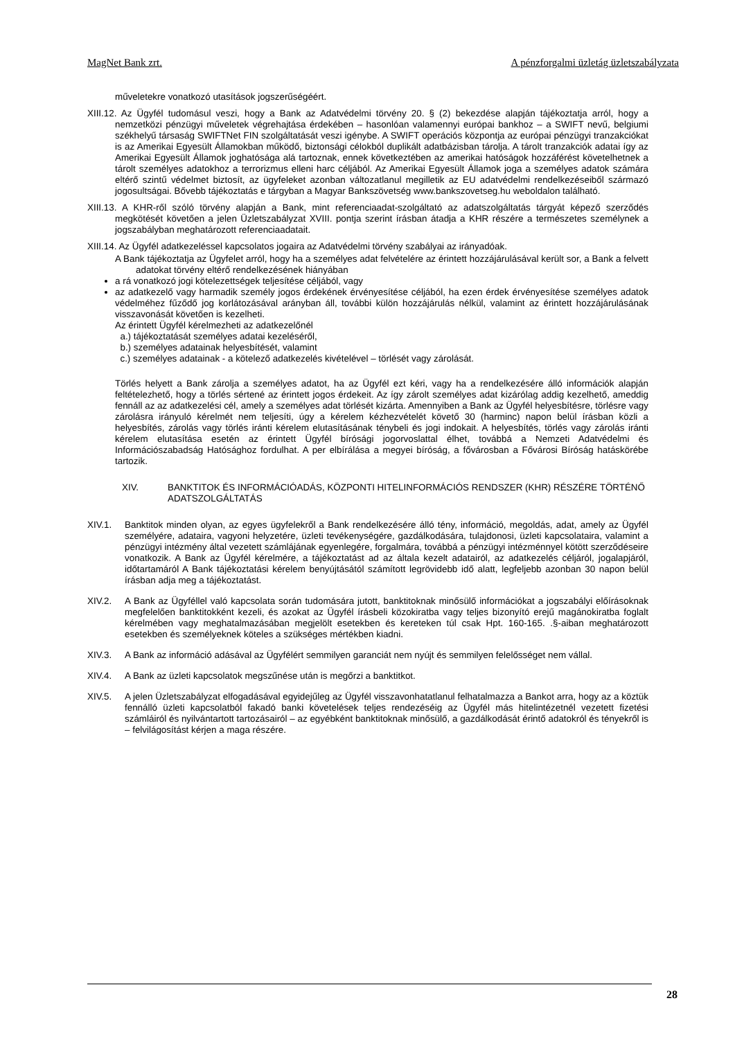MagNet Bank zrt. A pénzforgalmi üzletág üzletszabályzata
műveletekre vonatkozó utasítások jogszerűségéért.
XIII.12. Az Ügyfél tudomásul veszi, hogy a Bank az Adatvédelmi törvény 20. § (2) bekezdése alapján tájékoztatja arról, hogy a nemzetközi pénzügyi műveletek végrehajtása érdekében – hasonlóan valamennyi európai bankhoz – a SWIFT nevű, belgiumi székhelyű társaság SWIFTNet FIN szolgáltatását veszi igénybe. A SWIFT operációs központja az európai pénzügyi tranzakciókat is az Amerikai Egyesült Államokban működő, biztonsági célokból duplikált adatbázisban tárolja. A tárolt tranzakciók adatai így az Amerikai Egyesült Államok joghatósága alá tartoznak, ennek következtében az amerikai hatóságok hozzáférést követelhetnek a tárolt személyes adatokhoz a terrorizmus elleni harc céljából. Az Amerikai Egyesült Államok joga a személyes adatok számára eltérő szintű védelmet biztosít, az ügyfeleket azonban változatlanul megilletik az EU adatvédelmi rendelkezéseiből származó jogosultságai. Bővebb tájékoztatás e tárgyban a Magyar Bankszövetség www.bankszovetseg.hu weboldalon található.
XIII.13. A KHR-ről szóló törvény alapján a Bank, mint referenciaadat-szolgáltató az adatszolgáltatás tárgyát képező szerződés megkötését követően a jelen Üzletszabályzat XVIII. pontja szerint írásban átadja a KHR részére a természetes személynek a jogszabályban meghatározott referenciaadatait.
XIII.14. Az Ügyfél adatkezeléssel kapcsolatos jogaira az Adatvédelmi törvény szabályai az irányadóak.
A Bank tájékoztatja az Ügyfelet arról, hogy ha a személyes adat felvételére az érintett hozzájárulásával került sor, a Bank a felvett adatokat törvény eltérő rendelkezésének hiányában
a rá vonatkozó jogi kötelezettségek teljesítése céljából, vagy
az adatkezelő vagy harmadik személy jogos érdekének érvényesítése céljából, ha ezen érdek érvényesítése személyes adatok védelméhez fűződő jog korlátozásával arányban áll, további külön hozzájárulás nélkül, valamint az érintett hozzájárulásának visszavonását követően is kezelheti.
Az érintett Ügyfél kérelmezheti az adatkezelőnél
a.) tájékoztatását személyes adatai kezeléséről,
b.) személyes adatainak helyesbítését, valamint
c.) személyes adatainak - a kötelező adatkezelés kivételével – törlését vagy zárolását.
Törlés helyett a Bank zárolja a személyes adatot, ha az Ügyfél ezt kéri, vagy ha a rendelkezésére álló információk alapján feltételezhető, hogy a törlés sértené az érintett jogos érdekeit. Az így zárolt személyes adat kizárólag addig kezelhető, ameddig fennáll az az adatkezelési cél, amely a személyes adat törlését kizárta. Amennyiben a Bank az Ügyfél helyesbítésre, törlésre vagy zárolásra irányuló kérelmét nem teljesíti, úgy a kérelem kézhezvételét követő 30 (harminc) napon belül írásban közli a helyesbítés, zárolás vagy törlés iránti kérelem elutasításának ténybeli és jogi indokait. A helyesbítés, törlés vagy zárolás iránti kérelem elutasítása esetén az érintett Ügyfél bírósági jogorvoslattal élhet, továbbá a Nemzeti Adatvédelmi és Információszabadság Hatósághoz fordulhat. A per elbírálása a megyei bíróság, a fővárosban a Fővárosi Bíróság hatáskörébe tartozik.
XIV. BANKTITOK ÉS INFORMÁCIÓADÁS, KÖZPONTI HITELINFORMÁCIÓS RENDSZER (KHR) RÉSZÉRE TÖRTÉNŐ ADATSZOLGÁLTATÁS
XIV.1. Banktitok minden olyan, az egyes ügyfelekről a Bank rendelkezésére álló tény, információ, megoldás, adat, amely az Ügyfél személyére, adataira, vagyoni helyzetére, üzleti tevékenységére, gazdálkodására, tulajdonosi, üzleti kapcsolataira, valamint a pénzügyi intézmény által vezetett számlájának egyenlegére, forgalmára, továbbá a pénzügyi intézménnyel kötött szerződéseire vonatkozik. A Bank az Ügyfél kérelmére, a tájékoztatást ad az általa kezelt adatairól, az adatkezelés céljáról, jogalapjáról, időtartamáról A Bank tájékoztatási kérelem benyújtásától számított legrövidebb idő alatt, legfeljebb azonban 30 napon belül írásban adja meg a tájékoztatást.
XIV.2. A Bank az Ügyféllel való kapcsolata során tudomására jutott, banktitoknak minősülő információkat a jogszabályi előírásoknak megfelelően banktitokként kezeli, és azokat az Ügyfél írásbeli közokiratba vagy teljes bizonyító erejű magánokiratba foglalt kérelmében vagy meghatalmazásában megjelölt esetekben és kereteken túl csak Hpt. 160-165. .§-aiban meghatározott esetekben és személyeknek köteles a szükséges mértékben kiadni.
XIV.3. A Bank az információ adásával az Ügyfélért semmilyen garanciát nem nyújt és semmilyen felelősséget nem vállal.
XIV.4. A Bank az üzleti kapcsolatok megszűnése után is megőrzi a banktitkot.
XIV.5. A jelen Üzletszabályzat elfogadásával egyidejűleg az Ügyfél visszavonhatatlanul felhatalmazza a Bankot arra, hogy az a köztük fennálló üzleti kapcsolatból fakadó banki követelések teljes rendezéséig az Ügyfél más hitelintézetnél vezetett fizetési számláiról és nyilvántartott tartozásairól – az egyébként banktitoknak minősülő, a gazdálkodását érintő adatokról és tényekről is – felvilágosítást kérjen a maga részére.
28